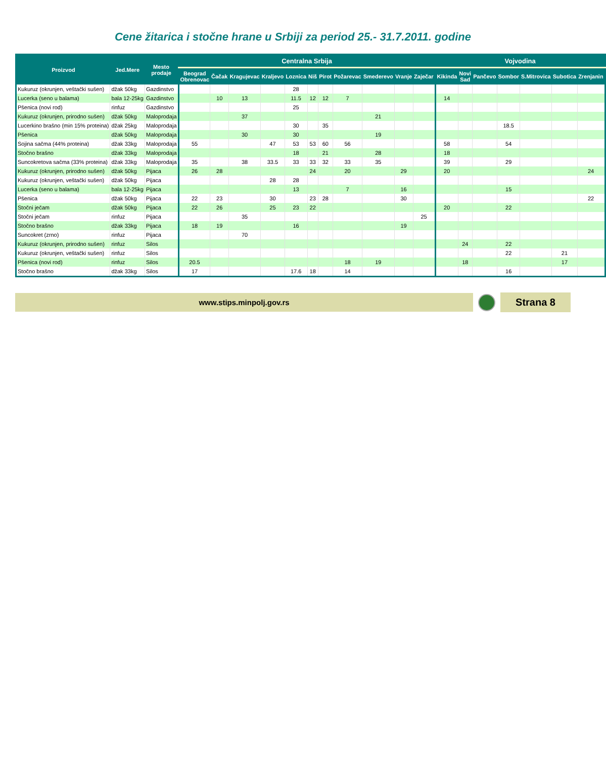Cene žitarica i stočne hrane u Srbiji za period 25.- 31.7.2011. godine
| Proizvod | Jed.Mere | Mesto prodaje | Centralna Srbija | | | | | | | | | | | Vojvodina | | | | | | |
| --- | --- | --- | --- | --- | --- | --- | --- | --- | --- | --- | --- | --- | --- | --- | --- | --- | --- | --- | --- | --- |
| | | | Beograd Obrenovac | Čačak | Kragujevac | Kraljevo | Loznica | Niš | Pirot | Požarevac | Smederevo | Vranje | Zaječar | Kikinda | Novi Sad | Pančevo | Sombor | S.Mitrovica | Subotica | Zrenjanin |
| Kukuruz (okrunjen, veštački sušen) | džak 50kg | Gazdinstvo | | | | | 28 | | | | | | | | | | | | | |
| Lucerka (seno u balama) | bala 12-25kg | Gazdinstvo | | 10 | 13 | | 11.5 | 12 | 12 | 7 | | | | 14 | | | | | | |
| Pšenica (novi rod) | rinfuz | Gazdinstvo | | | | | 25 | | | | | | | | | | | | | |
| Kukuruz (okrunjen, prirodno sušen) | džak 50kg | Maloprodaja | | | 37 | | | | | | 21 | | | | | | | | | |
| Lucerkino brašno (min 15% proteina) | džak 25kg | Maloprodaja | | | | | 30 | | 35 | | | | | | | | 18.5 | | | |
| Pšenica | džak 50kg | Maloprodaja | | | 30 | | 30 | | | | 19 | | | | | | | | | |
| Sojina sačma (44% proteina) | džak 33kg | Maloprodaja | 55 | | | 47 | 53 | 53 | 60 | 56 | | | | 58 | | | 54 | | | |
| Stočno brašno | džak 33kg | Maloprodaja | | | | | 18 | | 21 | | 28 | | | 18 | | | | | | |
| Suncokretova sačma (33% proteina) | džak 33kg | Maloprodaja | 35 | | 38 | 33.5 | 33 | 33 | 32 | 33 | 35 | | | 39 | | | 29 | | | |
| Kukuruz (okrunjen, prirodno sušen) | džak 50kg | Pijaca | 26 | 28 | | | | 24 | | 20 | | 29 | | 20 | | | | | | 24 |
| Kukuruz (okrunjen, veštački sušen) | džak 50kg | Pijaca | | | | 28 | 28 | | | | | | | | | | | | | |
| Lucerka (seno u balama) | bala 12-25kg | Pijaca | | | | | 13 | | | 7 | | 16 | | | | | 15 | | | |
| Pšenica | džak 50kg | Pijaca | 22 | 23 | | 30 | | 23 | 28 | | | 30 | | | | | | | | 22 |
| Stočni ječam | džak 50kg | Pijaca | 22 | 26 | | 25 | 23 | 22 | | | | | | 20 | | | 22 | | | |
| Stočni ječam | rinfuz | Pijaca | | | 35 | | | | | | | | 25 | | | | | | | |
| Stočno brašno | džak 33kg | Pijaca | 18 | 19 | | | 16 | | | | | 19 | | | | | | | | |
| Suncokret (zrno) | rinfuz | Pijaca | | | 70 | | | | | | | | | | | | | | | |
| Kukuruz (okrunjen, prirodno sušen) | rinfuz | Silos | | | | | | | | | | | | | 24 | | 22 | | | |
| Kukuruz (okrunjen, veštački sušen) | rinfuz | Silos | | | | | | | | | | | | | | | 22 | | 21 | |
| Pšenica (novi rod) | rinfuz | Silos | 20.5 | | | | | | | 18 | 19 | | | | 18 | | | | 17 | |
| Stočno brašno | džak 33kg | Silos | 17 | | | | 17.6 | 18 | | 14 | | | | | | | 16 | | | |
www.stips.minpolj.gov.rs
Strana 8